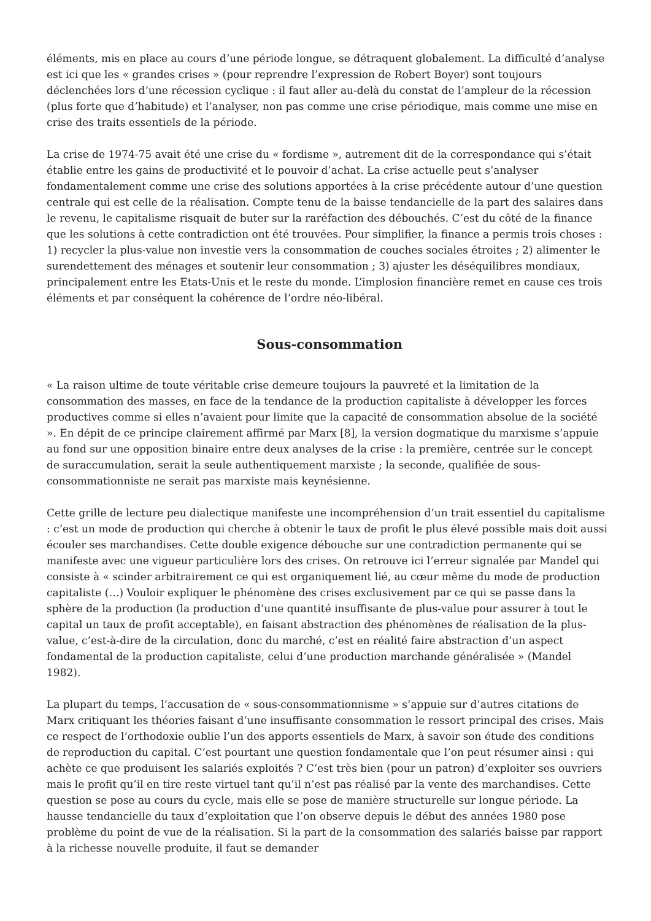éléments, mis en place au cours d’une période longue, se détraquent globalement. La difficulté d’analyse est ici que les « grandes crises » (pour reprendre l’expression de Robert Boyer) sont toujours déclenchées lors d’une récession cyclique : il faut aller au-delà du constat de l’ampleur de la récession (plus forte que d’habitude) et l’analyser, non pas comme une crise périodique, mais comme une mise en crise des traits essentiels de la période.
La crise de 1974-75 avait été une crise du « fordisme », autrement dit de la correspondance qui s’était établie entre les gains de productivité et le pouvoir d’achat. La crise actuelle peut s’analyser fondamentalement comme une crise des solutions apportées à la crise précédente autour d’une question centrale qui est celle de la réalisation. Compte tenu de la baisse tendancielle de la part des salaires dans le revenu, le capitalisme risquait de buter sur la raréfaction des débouchés. C’est du côté de la finance que les solutions à cette contradiction ont été trouvées. Pour simplifier, la finance a permis trois choses : 1) recycler la plus-value non investie vers la consommation de couches sociales étroites ; 2) alimenter le surendettement des ménages et soutenir leur consommation ; 3) ajuster les déséquilibres mondiaux, principalement entre les Etats-Unis et le reste du monde. L’implosion financière remet en cause ces trois éléments et par conséquent la cohérence de l’ordre néo-libéral.
Sous-consommation
« La raison ultime de toute véritable crise demeure toujours la pauvreté et la limitation de la consommation des masses, en face de la tendance de la production capitaliste à développer les forces productives comme si elles n’avaient pour limite que la capacité de consommation absolue de la société ». En dépit de ce principe clairement affirmé par Marx [8], la version dogmatique du marxisme s’appuie au fond sur une opposition binaire entre deux analyses de la crise : la première, centrée sur le concept de suraccumulation, serait la seule authentiquement marxiste ; la seconde, qualifiée de sous-consommationniste ne serait pas marxiste mais keynésienne.
Cette grille de lecture peu dialectique manifeste une incompréhension d’un trait essentiel du capitalisme : c’est un mode de production qui cherche à obtenir le taux de profit le plus élevé possible mais doit aussi écouler ses marchandises. Cette double exigence débouche sur une contradiction permanente qui se manifeste avec une vigueur particulière lors des crises. On retrouve ici l’erreur signalée par Mandel qui consiste à « scinder arbitrairement ce qui est organiquement lié, au cœur même du mode de production capitaliste (…) Vouloir expliquer le phénomène des crises exclusivement par ce qui se passe dans la sphère de la production (la production d’une quantité insuffisante de plus-value pour assurer à tout le capital un taux de profit acceptable), en faisant abstraction des phénomènes de réalisation de la plus-value, c’est-à-dire de la circulation, donc du marché, c’est en réalité faire abstraction d’un aspect fondamental de la production capitaliste, celui d’une production marchande généralisée » (Mandel 1982).
La plupart du temps, l’accusation de « sous-consommationnisme » s’appuie sur d’autres citations de Marx critiquant les théories faisant d’une insuffisante consommation le ressort principal des crises. Mais ce respect de l’orthodoxie oublie l’un des apports essentiels de Marx, à savoir son étude des conditions de reproduction du capital. C’est pourtant une question fondamentale que l’on peut résumer ainsi : qui achète ce que produisent les salariés exploités ? C’est très bien (pour un patron) d’exploiter ses ouvriers mais le profit qu’il en tire reste virtuel tant qu’il n’est pas réalisé par la vente des marchandises. Cette question se pose au cours du cycle, mais elle se pose de manière structurelle sur longue période. La hausse tendancielle du taux d’exploitation que l’on observe depuis le début des années 1980 pose problème du point de vue de la réalisation. Si la part de la consommation des salariés baisse par rapport à la richesse nouvelle produite, il faut se demander